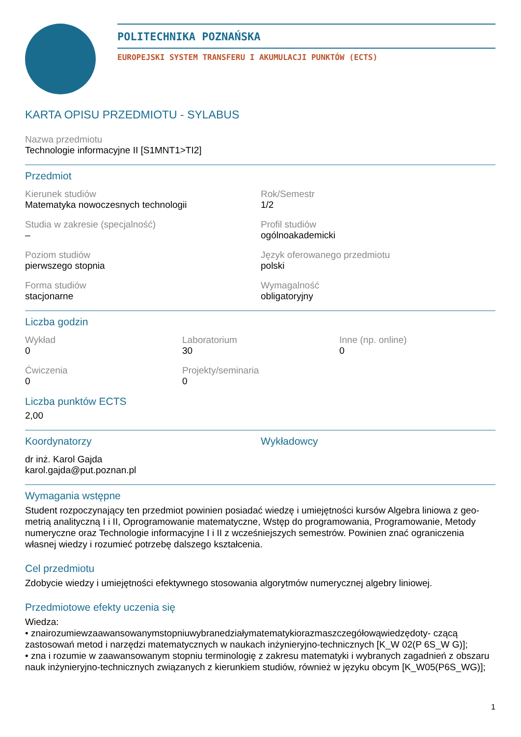POLITECHNIKA POZNAŃSKA
EUROPEJSKI SYSTEM TRANSFERU I AKUMULACJI PUNKTÓW (ECTS)
KARTA OPISU PRZEDMIOTU - SYLABUS
Nazwa przedmiotu
Technologie informacyjne II [S1MNT1>TI2]
Przedmiot
Kierunek studiów
Matematyka nowoczesnych technologii
Rok/Semestr
1/2
Studia w zakresie (specjalność)
–
Profil studiów
ogólnoakademicki
Poziom studiów
pierwszego stopnia
Język oferowanego przedmiotu
polski
Forma studiów
stacjonarne
Wymagalność
obligatoryjny
Liczba godzin
Wykład
0
Laboratorium
30
Inne (np. online)
0
Ćwiczenia
0
Projekty/seminaria
0
Liczba punktów ECTS
2,00
Koordynatorzy
dr inż. Karol Gajda
karol.gajda@put.poznan.pl
Wykładowcy
Wymagania wstępne
Student rozpoczynający ten przedmiot powinien posiadać wiedzę i umiejętności kursów Algebra liniowa z geo- metrią analityczną I i II, Oprogramowanie matematyczne, Wstęp do programowania, Programowanie, Metody numeryczne oraz Technologie informacyjne I i II z wcześniejszych semestrów. Powinien znać ograniczenia własnej wiedzy i rozumieć potrzebę dalszego kształcenia.
Cel przedmiotu
Zdobycie wiedzy i umiejętności efektywnego stosowania algorytmów numerycznej algebry liniowej.
Przedmiotowe efekty uczenia się
Wiedza:
• znairozumiewzaawansowanymstopniuwybranedziałymatematykiorazmaszczegółowąwiedzędoty- czącą zastosowań metod i narzędzi matematycznych w naukach inżynieryjno-technicznych [K_W 02(P 6S_W G)];
• zna i rozumie w zaawansowanym stopniu terminologię z zakresu matematyki i wybranych zagadnień z obszaru nauk inżynieryjno-technicznych związanych z kierunkiem studiów, również w języku obcym [K_W05(P6S_WG)];
1